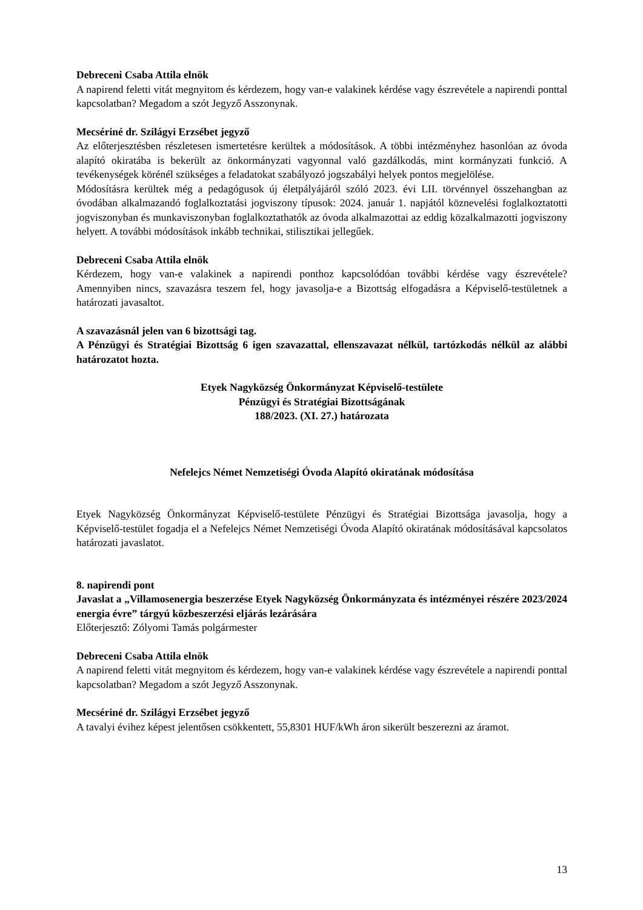Debreceni Csaba Attila elnök
A napirend feletti vitát megnyitom és kérdezem, hogy van-e valakinek kérdése vagy észrevétele a napirendi ponttal kapcsolatban? Megadom a szót Jegyző Asszonynak.
Mecsériné dr. Szilágyi Erzsébet jegyző
Az előterjesztésben részletesen ismertetésre kerültek a módosítások. A többi intézményhez hasonlóan az óvoda alapító okiratába is bekerült az önkormányzati vagyonnal való gazdálkodás, mint kormányzati funkció. A tevékenységek körénél szükséges a feladatokat szabályozó jogszabályi helyek pontos megjelölése.
Módosításra kerültek még a pedagógusok új életpályájáról szóló 2023. évi LII. törvénnyel összehangban az óvodában alkalmazandó foglalkoztatási jogviszony típusok: 2024. január 1. napjától köznevelési foglalkoztatotti jogviszonyban és munkaviszonyban foglalkoztathatók az óvoda alkalmazottai az eddig közalkalmazotti jogviszony helyett. A további módosítások inkább technikai, stilisztikai jellegűek.
Debreceni Csaba Attila elnök
Kérdezem, hogy van-e valakinek a napirendi ponthoz kapcsolódóan további kérdése vagy észrevétele? Amennyiben nincs, szavazásra teszem fel, hogy javasolja-e a Bizottság elfogadásra a Képviselő-testületnek a határozati javasaltot.
A szavazásnál jelen van 6 bizottsági tag.
A Pénzügyi és Stratégiai Bizottság 6 igen szavazattal, ellenszavazat nélkül, tartózkodás nélkül az alábbi határozatot hozta.
Etyek Nagyközség Önkormányzat Képviselő-testülete
Pénzügyi és Stratégiai Bizottságának
188/2023. (XI. 27.) határozata
Nefelejcs Német Nemzetiségi Óvoda Alapító okiratának módosítása
Etyek Nagyközség Önkormányzat Képviselő-testülete Pénzügyi és Stratégiai Bizottsága javasolja, hogy a Képviselő-testület fogadja el a Nefelejcs Német Nemzetiségi Óvoda Alapító okiratának módosításával kapcsolatos határozati javaslatot.
8. napirendi pont
Javaslat a „Villamosenergia beszerzése Etyek Nagyközség Önkormányzata és intézményei részére 2023/2024 energia évre” tárgyú közbeszerzési eljárás lezárására
Előterjesztő: Zólyomi Tamás polgármester
Debreceni Csaba Attila elnök
A napirend feletti vitát megnyitom és kérdezem, hogy van-e valakinek kérdése vagy észrevétele a napirendi ponttal kapcsolatban? Megadom a szót Jegyző Asszonynak.
Mecsériné dr. Szilágyi Erzsébet jegyző
A tavalyi évihez képest jelentősen csökkentett, 55,8301 HUF/kWh áron sikerült beszerezni az áramot.
13